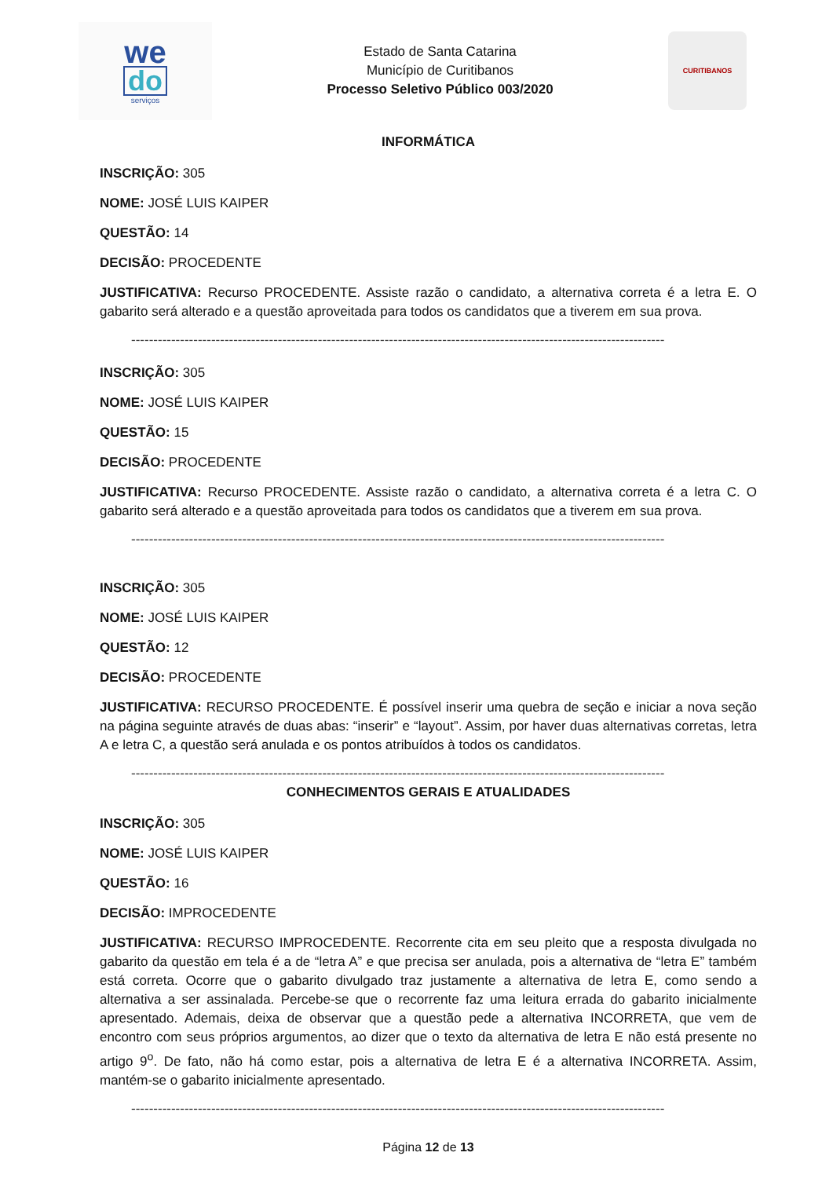we
do
serviços
Estado de Santa Catarina
Município de Curitibanos
Processo Seletivo Público 003/2020
CURITIBANOS
INFORMÁTICA
INSCRIÇÃO: 305
NOME: JOSÉ LUIS KAIPER
QUESTÃO: 14
DECISÃO: PROCEDENTE
JUSTIFICATIVA: Recurso PROCEDENTE. Assiste razão o candidato, a alternativa correta é a letra E. O gabarito será alterado e a questão aproveitada para todos os candidatos que a tiverem em sua prova.
------------------------------------------------------------------------------------------------------------------------
INSCRIÇÃO: 305
NOME: JOSÉ LUIS KAIPER
QUESTÃO: 15
DECISÃO: PROCEDENTE
JUSTIFICATIVA: Recurso PROCEDENTE. Assiste razão o candidato, a alternativa correta é a letra C. O gabarito será alterado e a questão aproveitada para todos os candidatos que a tiverem em sua prova.
------------------------------------------------------------------------------------------------------------------------
INSCRIÇÃO: 305
NOME: JOSÉ LUIS KAIPER
QUESTÃO: 12
DECISÃO: PROCEDENTE
JUSTIFICATIVA: RECURSO PROCEDENTE. É possível inserir uma quebra de seção e iniciar a nova seção na página seguinte através de duas abas: “inserir” e “layout”. Assim, por haver duas alternativas corretas, letra A e letra C, a questão será anulada e os pontos atribuídos à todos os candidatos.
------------------------------------------------------------------------------------------------------------------------
CONHECIMENTOS GERAIS E ATUALIDADES
INSCRIÇÃO: 305
NOME: JOSÉ LUIS KAIPER
QUESTÃO: 16
DECISÃO: IMPROCEDENTE
JUSTIFICATIVA: RECURSO IMPROCEDENTE. Recorrente cita em seu pleito que a resposta divulgada no gabarito da questão em tela é a de “letra A” e que precisa ser anulada, pois a alternativa de “letra E” também está correta. Ocorre que o gabarito divulgado traz justamente a alternativa de letra E, como sendo a alternativa a ser assinalada. Percebe-se que o recorrente faz uma leitura errada do gabarito inicialmente apresentado. Ademais, deixa de observar que a questão pede a alternativa INCORRETA, que vem de encontro com seus próprios argumentos, ao dizer que o texto da alternativa de letra E não está presente no artigo 9<sup>o</sup>. De fato, não há como estar, pois a alternativa de letra E é a alternativa INCORRETA. Assim, mantém-se o gabarito inicialmente apresentado.
------------------------------------------------------------------------------------------------------------------------
Página 12 de 13